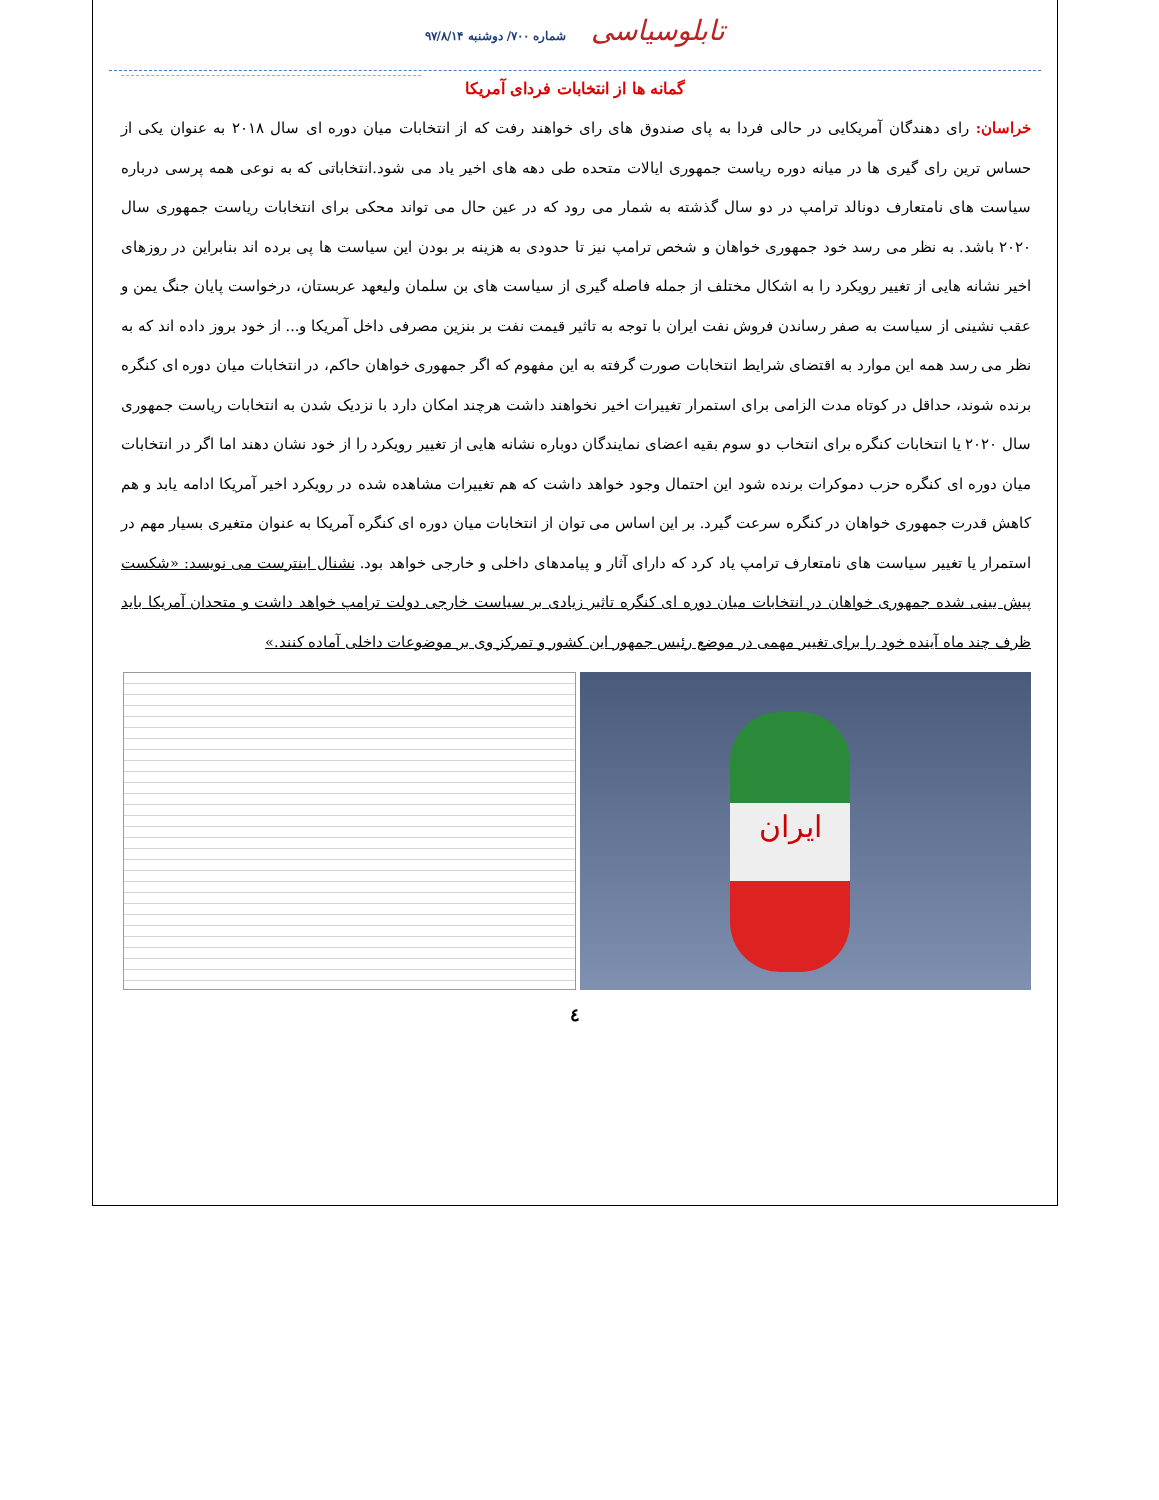تابلوسیاسی شماره ۷۰۰/ دوشنبه ۹۷/۸/۱۴
گمانه ها از انتخابات فردای آمریکا
خراسان: رای دهندگان آمریکایی در حالی فردا به پای صندوق های رای خواهند رفت که از انتخابات میان دوره ای سال ۲۰۱۸ به عنوان یکی از حساس ترین رای گیری ها در میانه دوره ریاست جمهوری ایالات متحده طی دهه های اخیر یاد می شود.انتخاباتی که به نوعی همه پرسی درباره سیاست های نامتعارف دونالد ترامپ در دو سال گذشته به شمار می رود که در عین حال می تواند محکی برای انتخابات ریاست جمهوری سال ۲۰۲۰ باشد. به نظر می رسد خود جمهوری خواهان و شخص ترامپ نیز تا حدودی به هزینه بر بودن این سیاست ها پی برده اند بنابراین در روزهای اخیر نشانه هایی از تغییر رویکرد را به اشکال مختلف از جمله فاصله گیری از سیاست های بن سلمان ولیعهد عربستان، درخواست پایان جنگ یمن و عقب نشینی از سیاست به صفر رساندن فروش نفت ایران با توجه به تاثیر قیمت نفت بر بنزین مصرفی داخل آمریکا و... از خود بروز داده اند که به نظر می رسد همه این موارد به اقتضای شرایط انتخابات صورت گرفته به این مفهوم که اگر جمهوری خواهان حاکم، در انتخابات میان دوره ای کنگره برنده شوند، حداقل در کوتاه مدت الزامی برای استمرار تغییرات اخیر نخواهند داشت هرچند امکان دارد با نزدیک شدن به انتخابات ریاست جمهوری سال ۲۰۲۰ یا انتخابات کنگره برای انتخاب دو سوم بقیه اعضای نمایندگان دوباره نشانه هایی از تغییر رویکرد را از خود نشان دهند اما اگر در انتخابات میان دوره ای کنگره حزب دموکرات برنده شود این احتمال وجود خواهد داشت که هم تغییرات مشاهده شده در رویکرد اخیر آمریکا ادامه یابد و هم کاهش قدرت جمهوری خواهان در کنگره سرعت گیرد. بر این اساس می توان از انتخابات میان دوره ای کنگره آمریکا به عنوان متغیری بسیار مهم در استمرار یا تغییر سیاست های نامتعارف ترامپ یاد کرد که دارای آثار و پیامدهای داخلی و خارجی خواهد بود. نشنال اینترست می نویسد: «شکست پیش بینی شده جمهوری خواهان در انتخابات میان دوره ای کنگره تاثیر زیادی بر سیاست خارجی دولت ترامپ خواهد داشت و متحدان آمریکا باید ظرف چند ماه آینده خود را برای تغییر مهمی در موضع رئیس جمهور این کشور و تمرکز وی بر موضوعات داخلی آماده کنند.»
ایران
٤